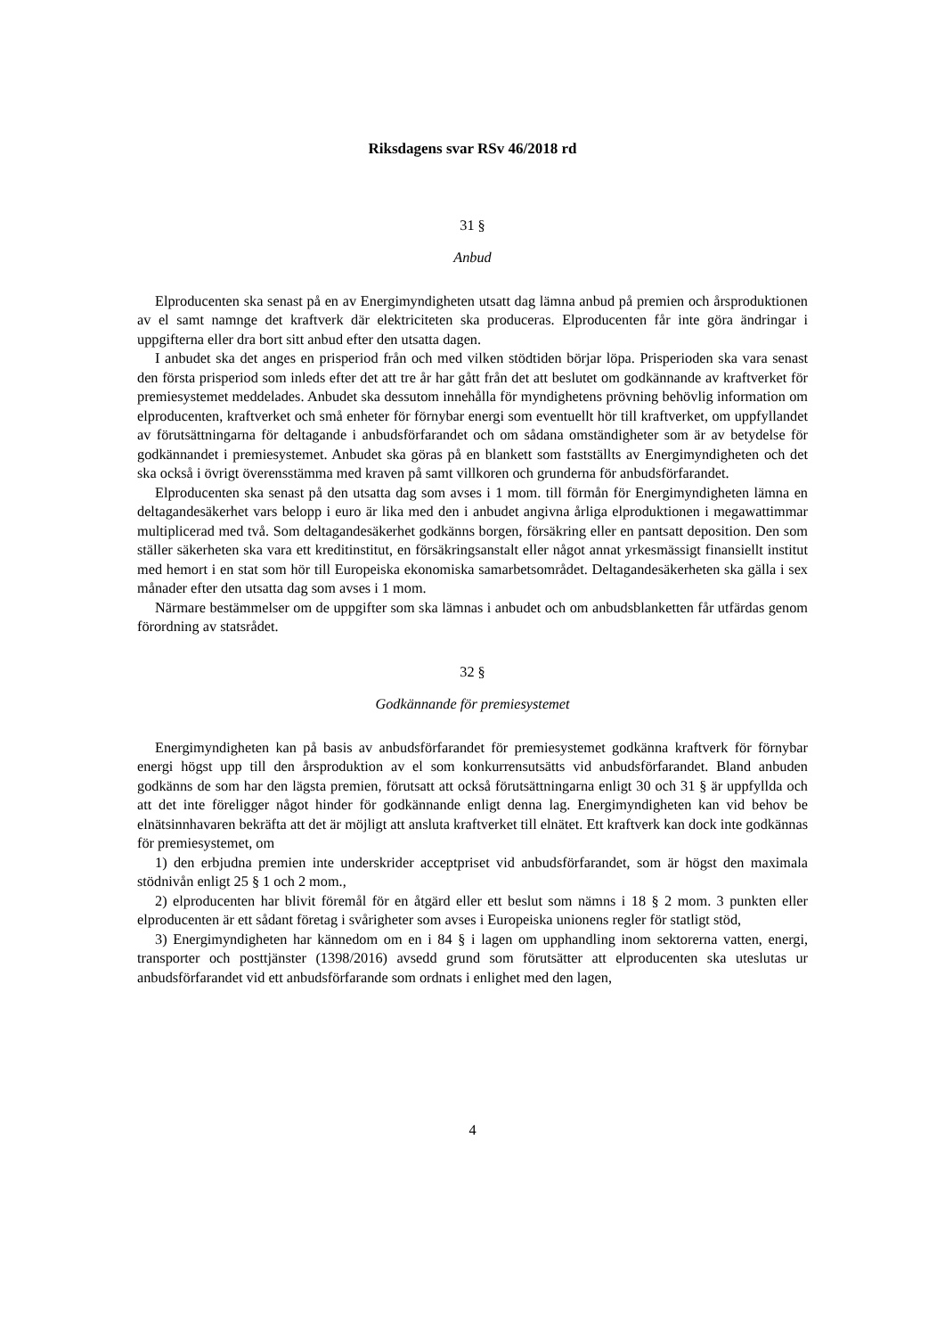Riksdagens svar RSv 46/2018 rd
31 §
Anbud
Elproducenten ska senast på en av Energimyndigheten utsatt dag lämna anbud på premien och årsproduktionen av el samt namnge det kraftverk där elektriciteten ska produceras. Elproducenten får inte göra ändringar i uppgifterna eller dra bort sitt anbud efter den utsatta dagen.
I anbudet ska det anges en prisperiod från och med vilken stödtiden börjar löpa. Prisperioden ska vara senast den första prisperiod som inleds efter det att tre år har gått från det att beslutet om godkännande av kraftverket för premiesystemet meddelades. Anbudet ska dessutom innehålla för myndighetens prövning behövlig information om elproducenten, kraftverket och små enheter för förnybar energi som eventuellt hör till kraftverket, om uppfyllandet av förutsättningarna för deltagande i anbudsförfarandet och om sådana omständigheter som är av betydelse för godkännandet i premiesystemet. Anbudet ska göras på en blankett som fastställts av Energimyndigheten och det ska också i övrigt överensstämma med kraven på samt villkoren och grunderna för anbudsförfarandet.
Elproducenten ska senast på den utsatta dag som avses i 1 mom. till förmån för Energimyndigheten lämna en deltagandesäkerhet vars belopp i euro är lika med den i anbudet angivna årliga elproduktionen i megawattimmar multiplicerad med två. Som deltagandesäkerhet godkänns borgen, försäkring eller en pantsatt deposition. Den som ställer säkerheten ska vara ett kreditinstitut, en försäkringsanstalt eller något annat yrkesmässigt finansiellt institut med hemort i en stat som hör till Europeiska ekonomiska samarbetsområdet. Deltagandesäkerheten ska gälla i sex månader efter den utsatta dag som avses i 1 mom.
Närmare bestämmelser om de uppgifter som ska lämnas i anbudet och om anbudsblanketten får utfärdas genom förordning av statsrådet.
32 §
Godkännande för premiesystemet
Energimyndigheten kan på basis av anbudsförfarandet för premiesystemet godkänna kraftverk för förnybar energi högst upp till den årsproduktion av el som konkurrensutsätts vid anbudsförfarandet. Bland anbuden godkänns de som har den lägsta premien, förutsatt att också förutsättningarna enligt 30 och 31 § är uppfyllda och att det inte föreligger något hinder för godkännande enligt denna lag. Energimyndigheten kan vid behov be elnätsinnhavaren bekräfta att det är möjligt att ansluta kraftverket till elnätet. Ett kraftverk kan dock inte godkännas för premiesystemet, om
1) den erbjudna premien inte underskrider acceptpriset vid anbudsförfarandet, som är högst den maximala stödnivån enligt 25 § 1 och 2 mom.,
2) elproducenten har blivit föremål för en åtgärd eller ett beslut som nämns i 18 § 2 mom. 3 punkten eller elproducenten är ett sådant företag i svårigheter som avses i Europeiska unionens regler för statligt stöd,
3) Energimyndigheten har kännedom om en i 84 § i lagen om upphandling inom sektorerna vatten, energi, transporter och posttjänster (1398/2016) avsedd grund som förutsätter att elproducenten ska uteslutas ur anbudsförfarandet vid ett anbudsförfarande som ordnats i enlighet med den lagen,
4